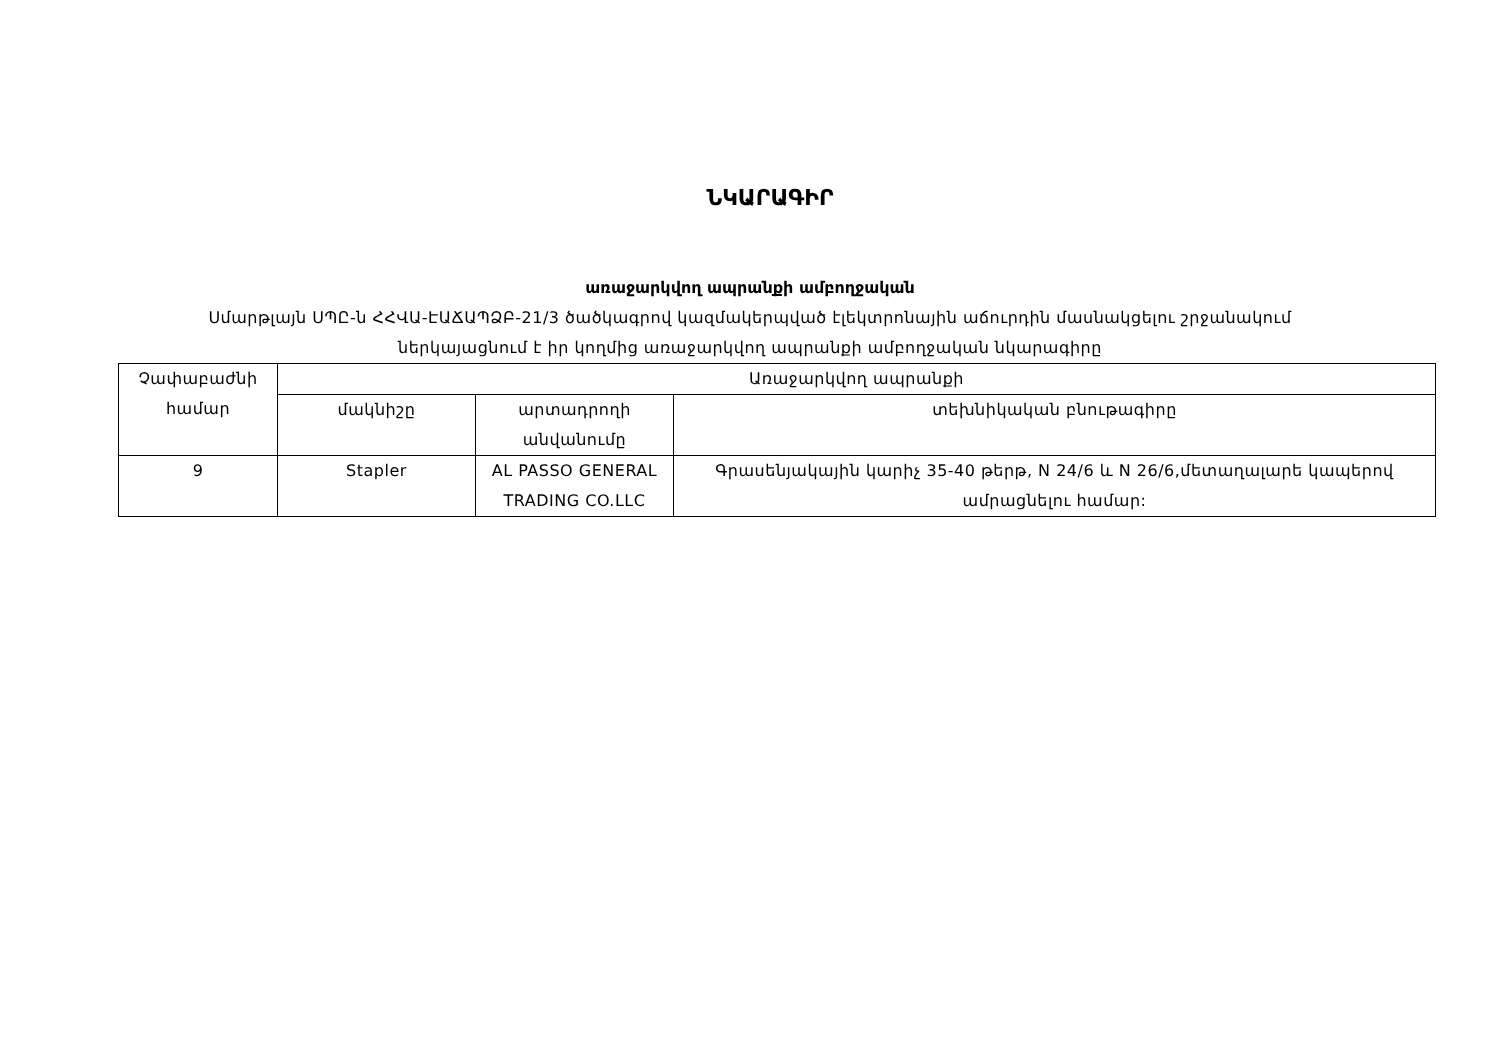ՆԿԱՐԱԳԻՐ
առաջարկվող ապրանքի ամբողջական
Սմարթլայն ՍՊԸ-ն ՀՀՎԱ-ԷԱՃԱՊՁԲ-21/3 ծածկագրով կազմակերպված էլեկտրոնային աճուրդին մասնակցելու շրջանակում
ներկայացնում է իր կողմից առաջարկվող ապրանքի ամբողջական նկարագիրը
| Չափաբաժնի համար | Առաջարկվող ապրանքի | | |
| | մակնիշը | արտադրողի անվանումը | տեխնիկական բնութագիրը |
| 9 | Stapler | AL PASSO GENERAL TRADING CO.LLC | Գրասենյակային կարիչ 35-40 թերթ, N 24/6 և N 26/6,մետաղալարե կապերով ամրացնելու համար: |